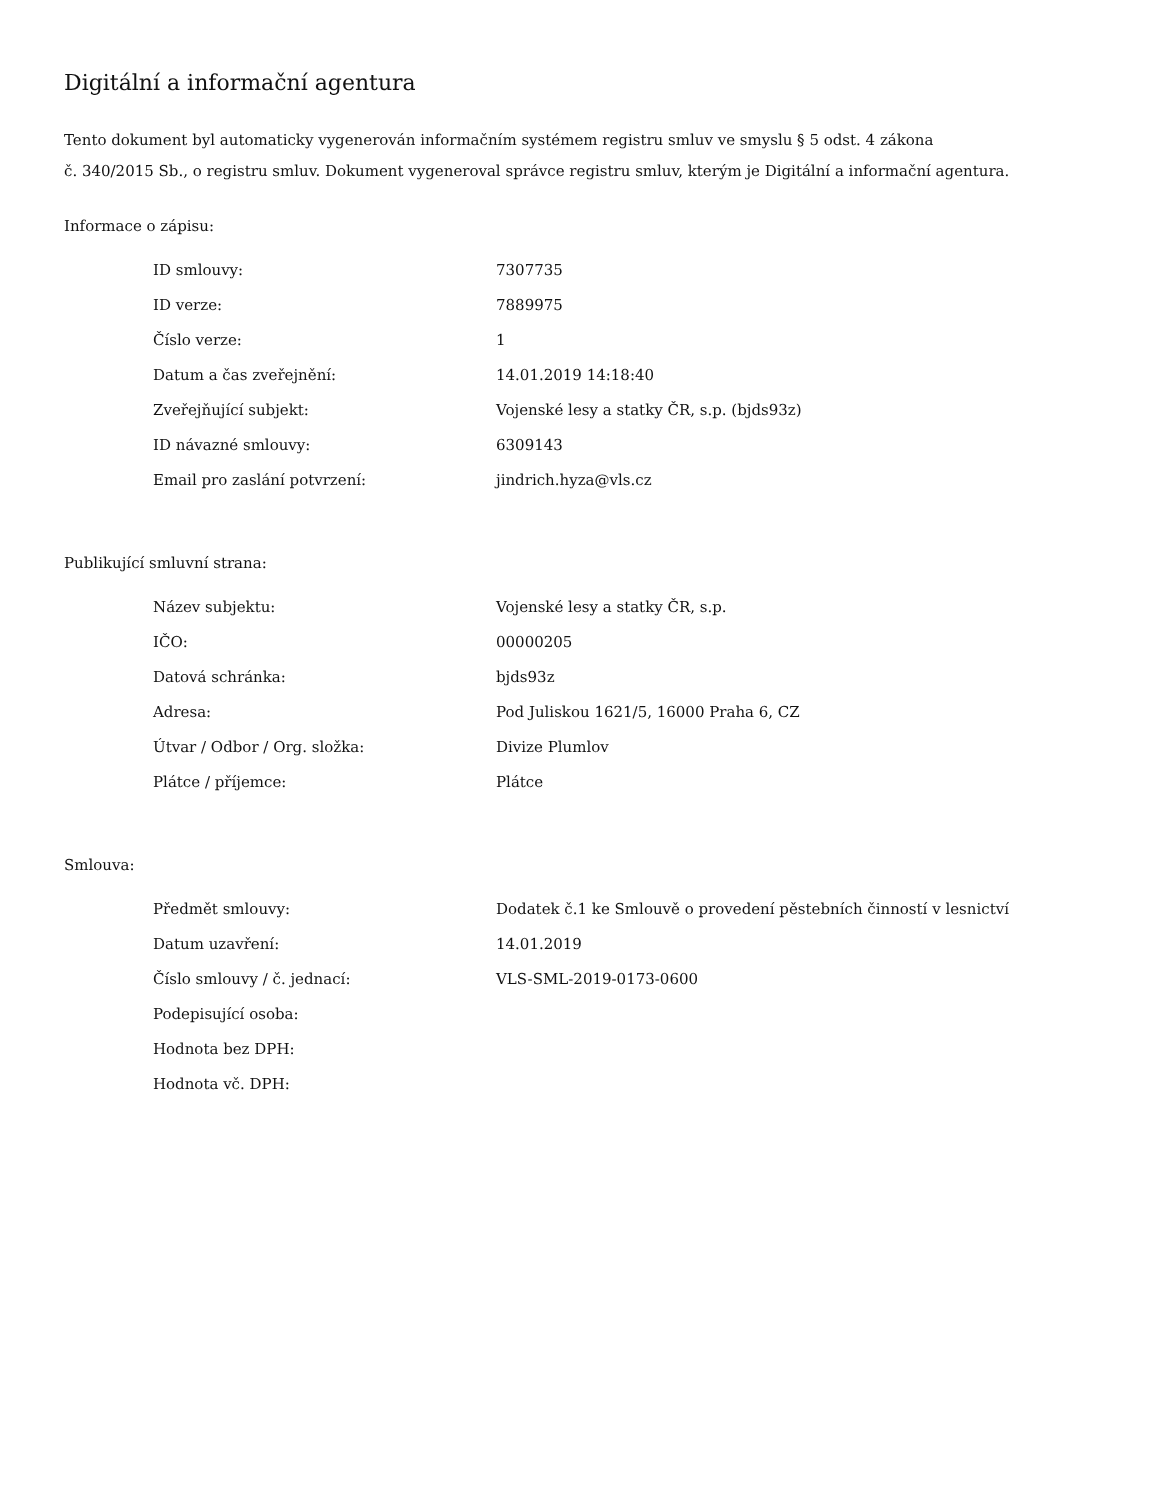Digitální a informační agentura
Tento dokument byl automaticky vygenerován informačním systémem registru smluv ve smyslu § 5 odst. 4 zákona
č. 340/2015 Sb., o registru smluv. Dokument vygeneroval správce registru smluv, kterým je Digitální a informační agentura.
Informace o zápisu:
| ID smlouvy: | 7307735 |
| ID verze: | 7889975 |
| Číslo verze: | 1 |
| Datum a čas zveřejnění: | 14.01.2019 14:18:40 |
| Zveřejňující subjekt: | Vojenské lesy a statky ČR, s.p. (bjds93z) |
| ID návazné smlouvy: | 6309143 |
| Email pro zaslání potvrzení: | jindrich.hyza@vls.cz |
Publikující smluvní strana:
| Název subjektu: | Vojenské lesy a statky ČR, s.p. |
| IČO: | 00000205 |
| Datová schránka: | bjds93z |
| Adresa: | Pod Juliskou 1621/5, 16000 Praha 6, CZ |
| Útvar / Odbor / Org. složka: | Divize Plumlov |
| Plátce / příjemce: | Plátce |
Smlouva:
| Předmět smlouvy: | Dodatek č.1 ke Smlouvě o provedení pěstebních činností v lesnictví |
| Datum uzavření: | 14.01.2019 |
| Číslo smlouvy / č. jednací: | VLS-SML-2019-0173-0600 |
| Podepisující osoba: | |
| Hodnota bez DPH: | |
| Hodnota vč. DPH: | |